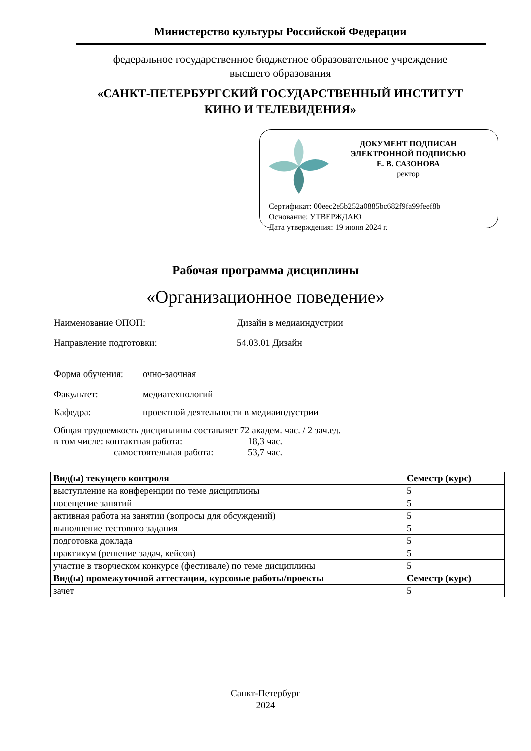Министерство культуры Российской Федерации
федеральное государственное бюджетное образовательное учреждение
высшего образования
«САНКТ-ПЕТЕРБУРГСКИЙ ГОСУДАРСТВЕННЫЙ ИНСТИТУТ
КИНО И ТЕЛЕВИДЕНИЯ»
ДОКУМЕНТ ПОДПИСАН
ЭЛЕКТРОННОЙ ПОДПИСЬЮ
Е. В. САЗОНОВА
ректор
Сертификат: 00eec2e5b252a0885bc682f9fa99feef8b
Основание: УТВЕРЖДАЮ
Дата утверждения: 19 июня 2024 г.
Рабочая программа дисциплины
«Организационное поведение»
Наименование ОПОП: Дизайн в медиаиндустрии
Направление подготовки: 54.03.01 Дизайн
Форма обучения: очно-заочная
Факультет: медиатехнологий
Кафедра: проектной деятельности в медиаиндустрии
Общая трудоемкость дисциплины составляет 72 академ. час. / 2 зач.ед.
в том числе: контактная работа: 18,3 час.
самостоятельная работа: 53,7 час.
| Вид(ы) текущего контроля | Семестр (курс) |
| --- | --- |
| выступление на конференции по теме дисциплины | 5 |
| посещение занятий | 5 |
| активная работа на занятии (вопросы для обсуждений) | 5 |
| выполнение тестового задания | 5 |
| подготовка доклада | 5 |
| практикум (решение задач, кейсов) | 5 |
| участие в творческом конкурсе (фестивале) по теме дисциплины | 5 |
| Вид(ы) промежуточной аттестации, курсовые работы/проекты | Семестр (курс) |
| зачет | 5 |
Санкт-Петербург
2024